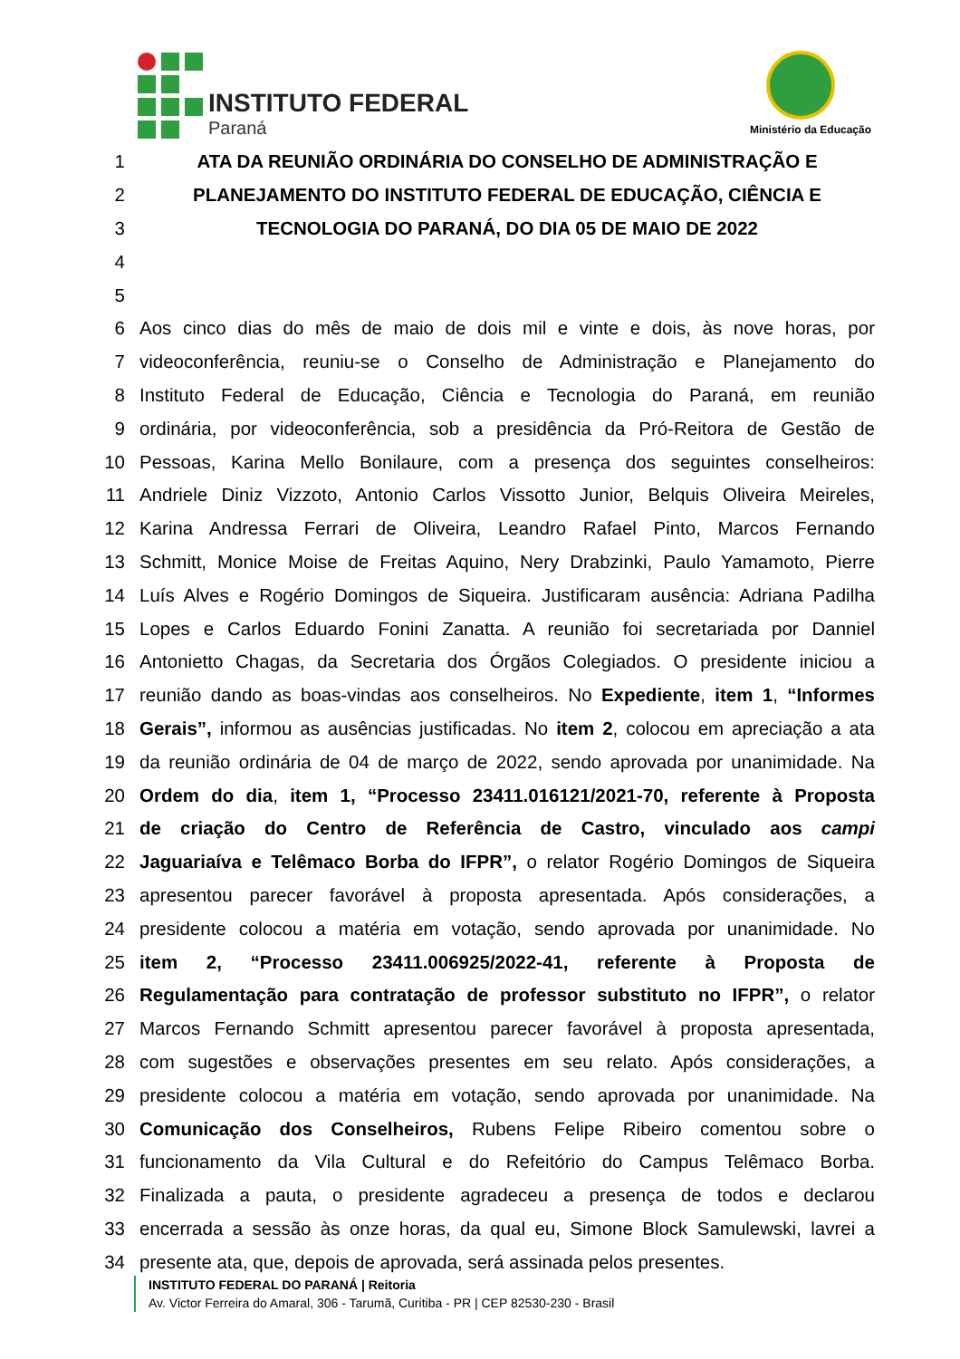INSTITUTO FEDERAL
Paraná Ministério da Educação
1 ATA DA REUNIÃO ORDINÁRIA DO CONSELHO DE ADMINISTRAÇÃO E
2 PLANEJAMENTO DO INSTITUTO FEDERAL DE EDUCAÇÃO, CIÊNCIA E
3 TECNOLOGIA DO PARANÁ, DO DIA 05 DE MAIO DE 2022
4
5
6 Aos cinco dias do mês de maio de dois mil e vinte e dois, às nove horas, por
7 videoconferência, reuniu-se o Conselho de Administração e Planejamento do
8 Instituto Federal de Educação, Ciência e Tecnologia do Paraná, em reunião
9 ordinária, por videoconferência, sob a presidência da Pró-Reitora de Gestão de
10 Pessoas, Karina Mello Bonilaure, com a presença dos seguintes conselheiros:
11 Andriele Diniz Vizzoto, Antonio Carlos Vissotto Junior, Belquis Oliveira Meireles,
12 Karina Andressa Ferrari de Oliveira, Leandro Rafael Pinto, Marcos Fernando
13 Schmitt, Monice Moise de Freitas Aquino, Nery Drabzinki, Paulo Yamamoto, Pierre
14 Luís Alves e Rogério Domingos de Siqueira. Justificaram ausência: Adriana Padilha
15 Lopes e Carlos Eduardo Fonini Zanatta. A reunião foi secretariada por Danniel
16 Antonietto Chagas, da Secretaria dos Órgãos Colegiados. O presidente iniciou a
17 reunião dando as boas-vindas aos conselheiros. No Expediente, item 1, “Informes
18 Gerais”, informou as ausências justificadas. No item 2, colocou em apreciação a ata
19 da reunião ordinária de 04 de março de 2022, sendo aprovada por unanimidade. Na
20 Ordem do dia, item 1, “Processo 23411.016121/2021-70, referente à Proposta
21 de criação do Centro de Referência de Castro, vinculado aos campi
22 Jaguariaíva e Telêmaco Borba do IFPR”, o relator Rogério Domingos de Siqueira
23 apresentou parecer favorável à proposta apresentada. Após considerações, a
24 presidente colocou a matéria em votação, sendo aprovada por unanimidade. No
25 item 2, “Processo 23411.006925/2022-41, referente à Proposta de
26 Regulamentação para contratação de professor substituto no IFPR”, o relator
27 Marcos Fernando Schmitt apresentou parecer favorável à proposta apresentada,
28 com sugestões e observações presentes em seu relato. Após considerações, a
29 presidente colocou a matéria em votação, sendo aprovada por unanimidade. Na
30 Comunicação dos Conselheiros, Rubens Felipe Ribeiro comentou sobre o
31 funcionamento da Vila Cultural e do Refeitório do Campus Telêmaco Borba.
32 Finalizada a pauta, o presidente agradeceu a presença de todos e declarou
33 encerrada a sessão às onze horas, da qual eu, Simone Block Samulewski, lavrei a
34 presente ata, que, depois de aprovada, será assinada pelos presentes.
INSTITUTO FEDERAL DO PARANÁ | Reitoria
Av. Victor Ferreira do Amaral, 306 - Tarumã, Curitiba - PR | CEP 82530-230 - Brasil